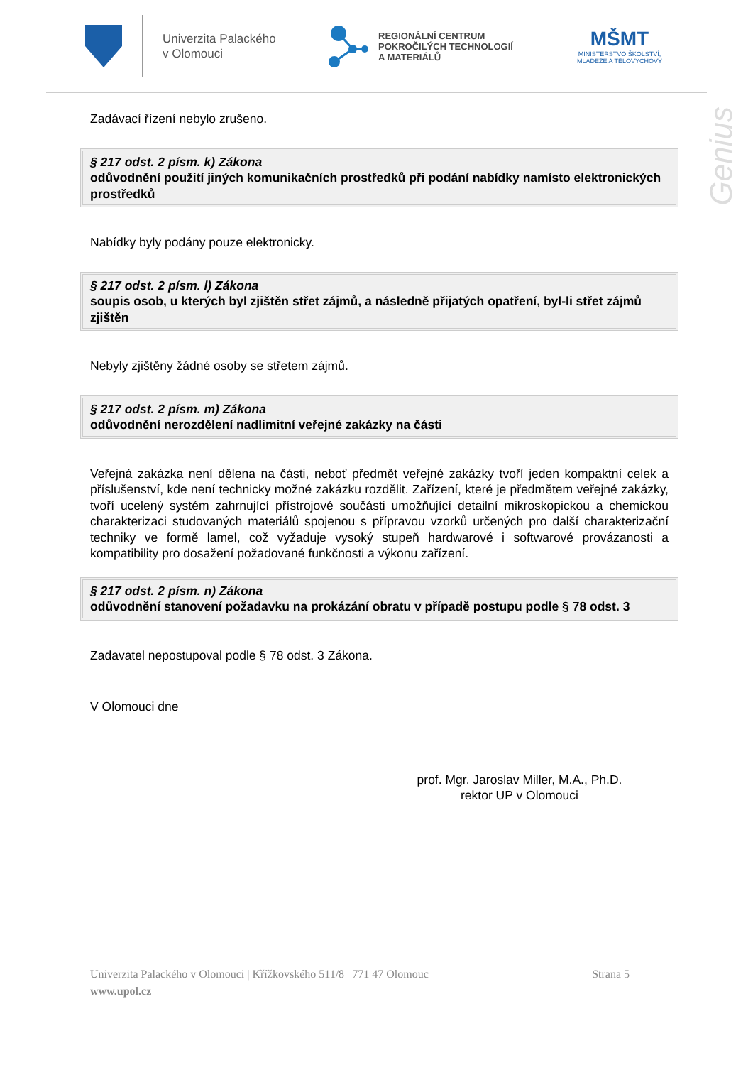Univerzita Palackého
v Olomouci
REGIONÁLNÍ CENTRUM
POKROČILÝCH TECHNOLOGIÍ
A MATERIÁLŮ
MŠMT
MINISTERSTVO ŠKOLSTVÍ,
MLÁDEŽE A TĚLOVÝCHOVY
Genius
Zadávací řízení nebylo zrušeno.
§ 217 odst. 2 písm. k) Zákona
odůvodnění použití jiných komunikačních prostředků při podání nabídky namísto elektronických prostředků
Nabídky byly podány pouze elektronicky.
§ 217 odst. 2 písm. l) Zákona
soupis osob, u kterých byl zjištěn střet zájmů, a následně přijatých opatření, byl-li střet zájmů zjištěn
Nebyly zjištěny žádné osoby se střetem zájmů.
§ 217 odst. 2 písm. m) Zákona
odůvodnění nerozdělení nadlimitní veřejné zakázky na části
Veřejná zakázka není dělena na části, neboť předmět veřejné zakázky tvoří jeden kompaktní celek a příslušenství, kde není technicky možné zakázku rozdělit. Zařízení, které je předmětem veřejné zakázky, tvoří ucelený systém zahrnující přístrojové součásti umožňující detailní mikroskopickou a chemickou charakterizaci studovaných materiálů spojenou s přípravou vzorků určených pro další charakterizační techniky ve formě lamel, což vyžaduje vysoký stupeň hardwarové i softwarové provázanosti a kompatibility pro dosažení požadované funkčnosti a výkonu zařízení.
§ 217 odst. 2 písm. n) Zákona
odůvodnění stanovení požadavku na prokázání obratu v případě postupu podle § 78 odst. 3
Zadavatel nepostupoval podle § 78 odst. 3 Zákona.
V Olomouci dne
prof. Mgr. Jaroslav Miller, M.A., Ph.D.
rektor UP v Olomouci
Univerzita Palackého v Olomouci | Křížkovského 511/8 | 771 47 Olomouc
www.upol.cz
Strana 5